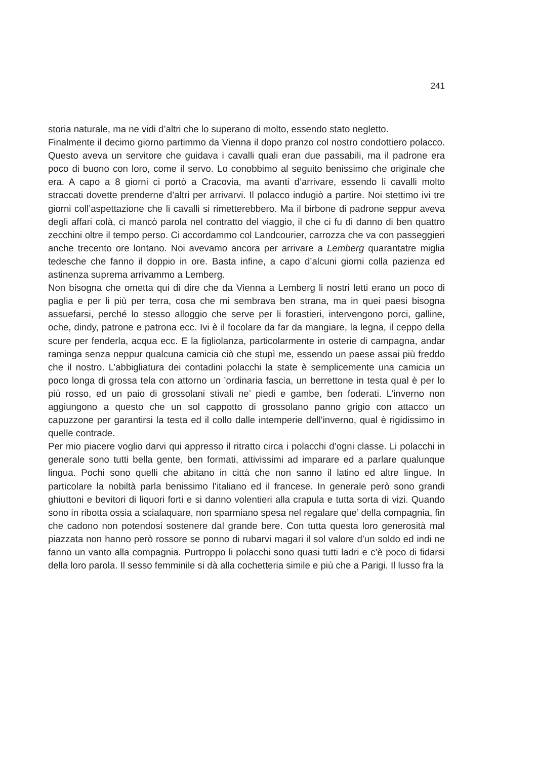241
storia naturale, ma ne vidi d’altri che lo superano di molto, essendo stato negletto.
Finalmente il decimo giorno partimmo da Vienna il dopo pranzo col nostro condottiero polacco. Questo aveva un servitore che guidava i cavalli quali eran due passabili, ma il padrone era poco di buono con loro, come il servo. Lo conobbimo al seguito benissimo che originale che era. A capo a 8 giorni ci portò a Cracovia, ma avanti d’arrivare, essendo li cavalli molto straccati dovette prenderne d’altri per arrivarvi. Il polacco indugiò a partire. Noi stettimo ivi tre giorni coll’aspettazione che li cavalli si rimetterebbero. Ma il birbone di padrone seppur aveva degli affari colà, ci mancò parola nel contratto del viaggio, il che ci fu di danno di ben quattro zecchini oltre il tempo perso. Ci accordammo col Landcourier, carrozza che va con passeggieri anche trecento ore lontano. Noi avevamo ancora per arrivare a Lemberg quarantatre miglia tedesche che fanno il doppio in ore. Basta infine, a capo d’alcuni giorni colla pazienza ed astinenza suprema arrivammo a Lemberg.
Non bisogna che ometta qui di dire che da Vienna a Lemberg li nostri letti erano un poco di paglia e per li più per terra, cosa che mi sembrava ben strana, ma in quei paesi bisogna assuefarsi, perché lo stesso alloggio che serve per li forastieri, intervengono porci, galline, oche, dindy, patrone e patrona ecc. Ivi è il focolare da far da mangiare, la legna, il ceppo della scure per fenderla, acqua ecc. E la figliolanza, particolarmente in osterie di campagna, andar raminga senza neppur qualcuna camicia ciò che stupì me, essendo un paese assai più freddo che il nostro. L’abbigliatura dei contadini polacchi la state è semplicemente una camicia un poco longa di grossa tela con attorno un ’ordinaria fascia, un berrettone in testa qual è per lo più rosso, ed un paio di grossolani stivali ne’ piedi e gambe, ben foderati. L’inverno non aggiungono a questo che un sol cappotto di grossolano panno grigio con attacco un capuzzone per garantirsi la testa ed il collo dalle intemperie dell’inverno, qual è rigidissimo in quelle contrade.
Per mio piacere voglio darvi qui appresso il ritratto circa i polacchi d’ogni classe. Li polacchi in generale sono tutti bella gente, ben formati, attivissimi ad imparare ed a parlare qualunque lingua. Pochi sono quelli che abitano in città che non sanno il latino ed altre lingue. In particolare la nobiltà parla benissimo l’italiano ed il francese. In generale però sono grandi ghiuttoni e bevitori di liquori forti e si danno volentieri alla crapula e tutta sorta di vizi. Quando sono in ribotta ossia a scialaquare, non sparmiano spesa nel regalare que’ della compagnia, fin che cadono non potendosi sostenere dal grande bere. Con tutta questa loro generosità mal piazzata non hanno però rossore se ponno di rubarvi magari il sol valore d’un soldo ed indi ne fanno un vanto alla compagnia. Purtroppo li polacchi sono quasi tutti ladri e c’è poco di fidarsi della loro parola. Il sesso femminile si dà alla cochetteria simile e più che a Parigi. Il lusso fra la